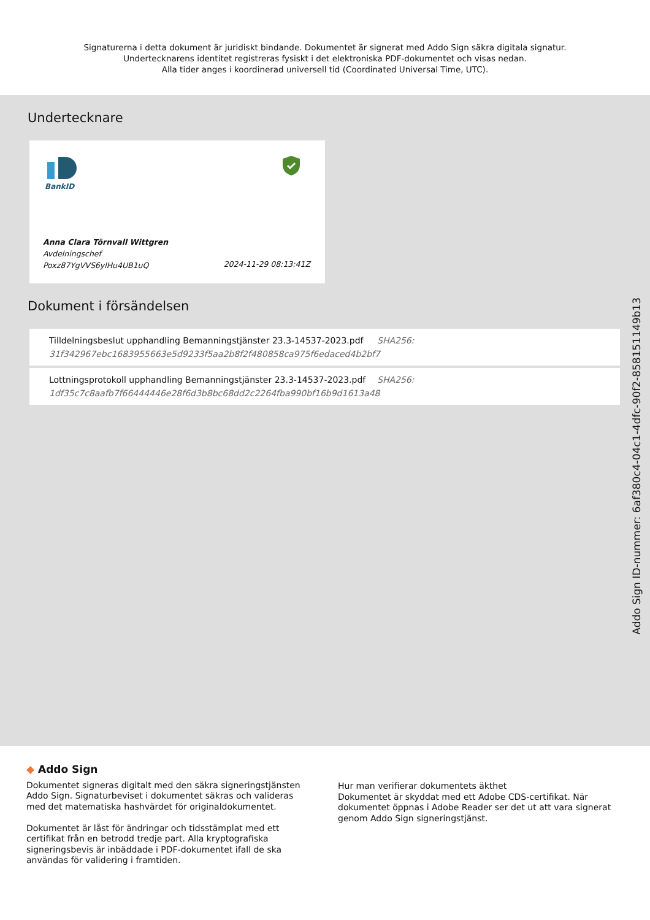Signaturerna i detta dokument är juridiskt bindande. Dokumentet är signerat med Addo Sign säkra digitala signatur.
Undertecknarens identitet registreras fysiskt i det elektroniska PDF-dokumentet och visas nedan.
Alla tider anges i koordinerad universell tid (Coordinated Universal Time, UTC).
Undertecknare
BankID
Anna Clara Törnvall Wittgren
Avdelningschef
Poxz87YgVVS6ylHu4UB1uQ
2024-11-29 08:13:41Z
Dokument i försändelsen
Tilldelningsbeslut upphandling Bemanningstjänster 23.3-14537-2023.pdf
31f342967ebc1683955663e5d9233f5aa2b8f2f480858ca975f6edaced4b2bf7
SHA256:
Lottningsprotokoll upphandling Bemanningstjänster 23.3-14537-2023.pdf
1df35c7c8aafb7f66444446e28f6d3b8bc68dd2c2264fba990bf16b9d1613a48
SHA256:
Addo Sign ID-nummer: 6af380c4-04c1-4dfc-90f2-858151149b13
◆ Addo Sign
Dokumentet signeras digitalt med den säkra signeringstjänsten Addo Sign. Signaturbeviset i dokumentet säkras och valideras med det matematiska hashvärdet för originaldokumentet.
Dokumentet är låst för ändringar och tidsstämplat med ett certifikat från en betrodd tredje part. Alla kryptografiska signeringsbevis är inbäddade i PDF-dokumentet ifall de ska användas för validering i framtiden.
Hur man verifierar dokumentets äkthet
Dokumentet är skyddat med ett Adobe CDS-certifikat. När dokumentet öppnas i Adobe Reader ser det ut att vara signerat genom Addo Sign signeringstjänst.